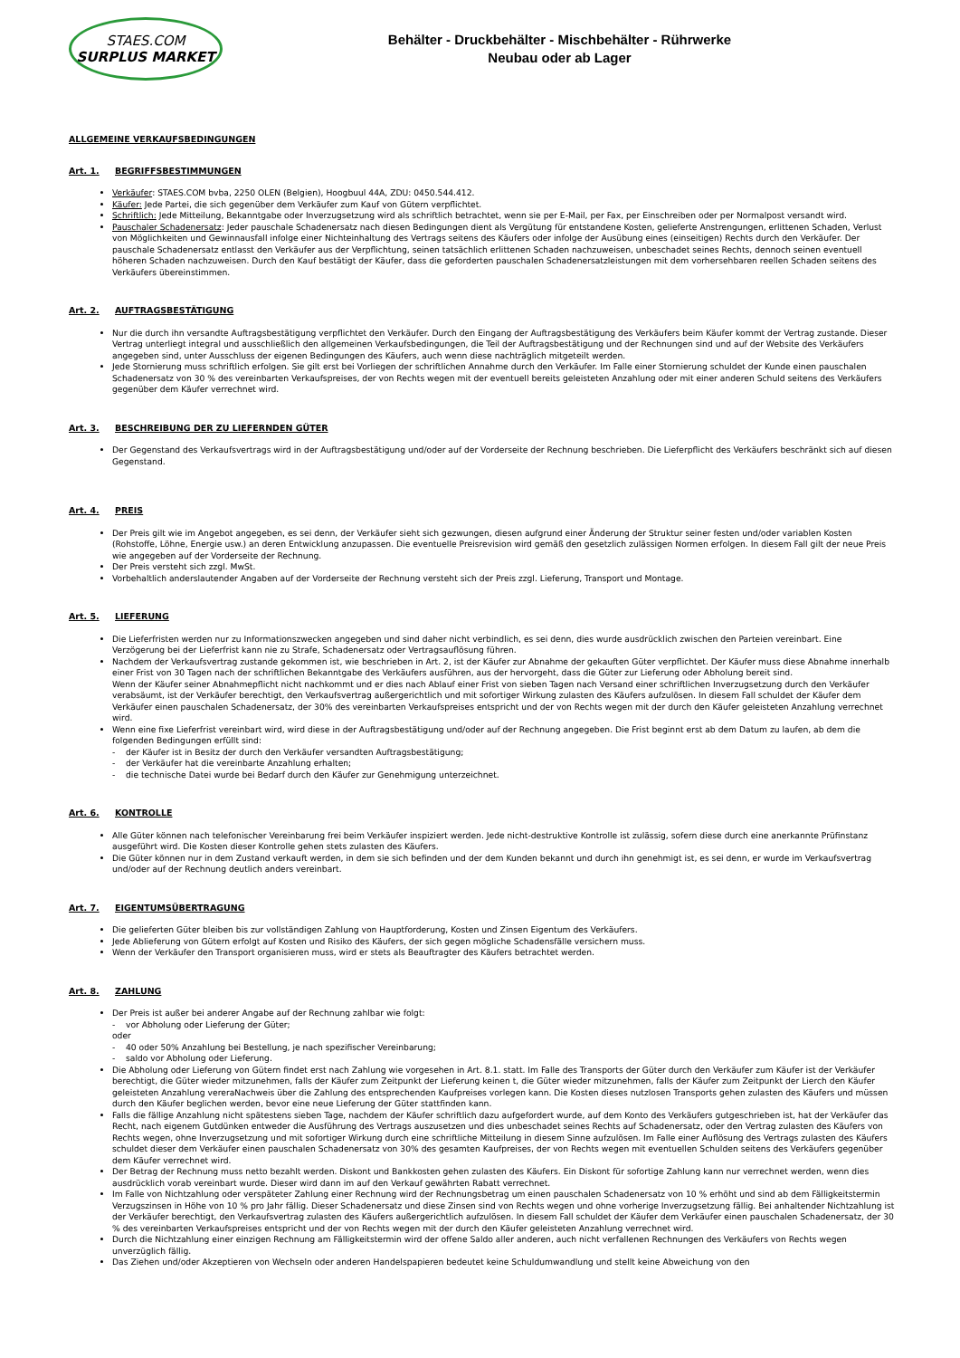STAES.COM
SURPLUS MARKET
Behälter - Druckbehälter - Mischbehälter - Rührwerke
Neubau oder ab Lager
ALLGEMEINE VERKAUFSBEDINGUNGEN
Art. 1. BEGRIFFSBESTIMMUNGEN
Verkäufer: STAES.COM bvba, 2250 OLEN (Belgien), Hoogbuul 44A, ZDU: 0450.544.412.
Käufer: Jede Partei, die sich gegenüber dem Verkäufer zum Kauf von Gütern verpflichtet.
Schriftlich: Jede Mitteilung, Bekanntgabe oder Inverzugsetzung wird als schriftlich betrachtet, wenn sie per E-Mail, per Fax, per Einschreiben oder per Normalpost versandt wird.
Pauschaler Schadenersatz: Jeder pauschale Schadenersatz nach diesen Bedingungen dient als Vergütung für entstandene Kosten, gelieferte Anstrengungen, erlittenen Schaden, Verlust von Möglichkeiten und Gewinnausfall infolge einer Nichteinhaltung des Vertrags seitens des Käufers oder infolge der Ausübung eines (einseitigen) Rechts durch den Verkäufer. Der pauschale Schadenersatz entlasst den Verkäufer aus der Verpflichtung, seinen tatsächlich erlittenen Schaden nachzuweisen, unbeschadet seines Rechts, dennoch seinen eventuell höheren Schaden nachzuweisen. Durch den Kauf bestätigt der Käufer, dass die geforderten pauschalen Schadenersatzleistungen mit dem vorhersehbaren reellen Schaden seitens des Verkäufers übereinstimmen.
Art. 2. AUFTRAGSBESTÄTIGUNG
Nur die durch ihn versandte Auftragsbestätigung verpflichtet den Verkäufer. Durch den Eingang der Auftragsbestätigung des Verkäufers beim Käufer kommt der Vertrag zustande. Dieser Vertrag unterliegt integral und ausschließlich den allgemeinen Verkaufsbedingungen, die Teil der Auftragsbestätigung und der Rechnungen sind und auf der Website des Verkäufers angegeben sind, unter Ausschluss der eigenen Bedingungen des Käufers, auch wenn diese nachträglich mitgeteilt werden.
Jede Stornierung muss schriftlich erfolgen. Sie gilt erst bei Vorliegen der schriftlichen Annahme durch den Verkäufer. Im Falle einer Stornierung schuldet der Kunde einen pauschalen Schadenersatz von 30 % des vereinbarten Verkaufspreises, der von Rechts wegen mit der eventuell bereits geleisteten Anzahlung oder mit einer anderen Schuld seitens des Verkäufers gegenüber dem Käufer verrechnet wird.
Art. 3. BESCHREIBUNG DER ZU LIEFERNDEN GÜTER
Der Gegenstand des Verkaufsvertrags wird in der Auftragsbestätigung und/oder auf der Vorderseite der Rechnung beschrieben. Die Lieferpflicht des Verkäufers beschränkt sich auf diesen Gegenstand.
Art. 4. PREIS
Der Preis gilt wie im Angebot angegeben, es sei denn, der Verkäufer sieht sich gezwungen, diesen aufgrund einer Änderung der Struktur seiner festen und/oder variablen Kosten (Rohstoffe, Löhne, Energie usw.) an deren Entwicklung anzupassen. Die eventuelle Preisrevision wird gemäß den gesetzlich zulässigen Normen erfolgen. In diesem Fall gilt der neue Preis wie angegeben auf der Vorderseite der Rechnung.
Der Preis versteht sich zzgl. MwSt.
Vorbehaltlich anderslautender Angaben auf der Vorderseite der Rechnung versteht sich der Preis zzgl. Lieferung, Transport und Montage.
Art. 5. LIEFERUNG
Die Lieferfristen werden nur zu Informationszwecken angegeben und sind daher nicht verbindlich, es sei denn, dies wurde ausdrücklich zwischen den Parteien vereinbart. Eine Verzögerung bei der Lieferfrist kann nie zu Strafe, Schadenersatz oder Vertragsauflösung führen.
Nachdem der Verkaufsvertrag zustande gekommen ist, wie beschrieben in Art. 2, ist der Käufer zur Abnahme der gekauften Güter verpflichtet. Der Käufer muss diese Abnahme innerhalb einer Frist von 30 Tagen nach der schriftlichen Bekanntgabe des Verkäufers ausführen, aus der hervorgeht, dass die Güter zur Lieferung oder Abholung bereit sind.
Wenn der Käufer seiner Abnahmepflicht nicht nachkommt und er dies nach Ablauf einer Frist von sieben Tagen nach Versand einer schriftlichen Inverzugsetzung durch den Verkäufer verabsäumt, ist der Verkäufer berechtigt, den Verkaufsvertrag außergerichtlich und mit sofortiger Wirkung zulasten des Käufers aufzulösen. In diesem Fall schuldet der Käufer dem Verkäufer einen pauschalen Schadenersatz, der 30% des vereinbarten Verkaufspreises entspricht und der von Rechts wegen mit der durch den Käufer geleisteten Anzahlung verrechnet wird.
Wenn eine fixe Lieferfrist vereinbart wird, wird diese in der Auftragsbestätigung und/oder auf der Rechnung angegeben. Die Frist beginnt erst ab dem Datum zu laufen, ab dem die folgenden Bedingungen erfüllt sind:
- der Käufer ist in Besitz der durch den Verkäufer versandten Auftragsbestätigung;
- der Verkäufer hat die vereinbarte Anzahlung erhalten;
- die technische Datei wurde bei Bedarf durch den Käufer zur Genehmigung unterzeichnet.
Art. 6. KONTROLLE
Alle Güter können nach telefonischer Vereinbarung frei beim Verkäufer inspiziert werden. Jede nicht-destruktive Kontrolle ist zulässig, sofern diese durch eine anerkannte Prüfinstanz ausgeführt wird. Die Kosten dieser Kontrolle gehen stets zulasten des Käufers.
Die Güter können nur in dem Zustand verkauft werden, in dem sie sich befinden und der dem Kunden bekannt und durch ihn genehmigt ist, es sei denn, er wurde im Verkaufsvertrag und/oder auf der Rechnung deutlich anders vereinbart.
Art. 7. EIGENTUMSÜBERTRAGUNG
Die gelieferten Güter bleiben bis zur vollständigen Zahlung von Hauptforderung, Kosten und Zinsen Eigentum des Verkäufers.
Jede Ablieferung von Gütern erfolgt auf Kosten und Risiko des Käufers, der sich gegen mögliche Schadensfälle versichern muss.
Wenn der Verkäufer den Transport organisieren muss, wird er stets als Beauftragter des Käufers betrachtet werden.
Art. 8. ZAHLUNG
Der Preis ist außer bei anderer Angabe auf der Rechnung zahlbar wie folgt:
- vor Abholung oder Lieferung der Güter;
oder
- 40 oder 50% Anzahlung bei Bestellung, je nach spezifischer Vereinbarung;
- saldo vor Abholung oder Lieferung.
Die Abholung oder Lieferung von Gütern findet erst nach Zahlung wie vorgesehen in Art. 8.1. statt. Im Falle des Transports der Güter durch den Verkäufer zum Käufer ist der Verkäufer berechtigt, die Güter wieder mitzunehmen, falls der Käufer zum Zeitpunkt der Lieferung keinen t, die Güter wieder mitzunehmen, falls der Käufer zum Zeitpunkt der Lierch den Käufer geleisteten Anzahlung verera­Nachweis über die Zahlung des entsprechenden Kaufpreises vorlegen kann. Die Kosten dieses nutzlosen Transports gehen zulasten des Käufers und müssen durch den Käufer beglichen werden, bevor eine neue Lieferung der Güter stattfinden kann.
Falls die fällige Anzahlung nicht spätestens sieben Tage, nachdem der Käufer schriftlich dazu aufgefordert wurde, auf dem Konto des Verkäufers gutgeschrieben ist, hat der Verkäufer das Recht, nach eigenem Gutdünken entweder die Ausführung des Vertrags auszusetzen und dies unbeschadet seines Rechts auf Schadenersatz, oder den Vertrag zulasten des Käufers von Rechts wegen, ohne Inverzugsetzung und mit sofortiger Wirkung durch eine schriftliche Mitteilung in diesem Sinne aufzulösen. Im Falle einer Auflösung des Vertrags zulasten des Käufers schuldet dieser dem Verkäufer einen pauschalen Schadenersatz von 30% des gesamten Kaufpreises, der von Rechts wegen mit eventuellen Schulden seitens des Verkäufers gegenüber dem Käufer verrechnet wird.
Der Betrag der Rechnung muss netto bezahlt werden. Diskont und Bankkosten gehen zulasten des Käufers. Ein Diskont für sofortige Zahlung kann nur verrechnet werden, wenn dies ausdrücklich vorab vereinbart wurde. Dieser wird dann im auf den Verkauf gewährten Rabatt verrechnet.
Im Falle von Nichtzahlung oder verspäteter Zahlung einer Rechnung wird der Rechnungsbetrag um einen pauschalen Schadenersatz von 10 % erhöht und sind ab dem Fälligkeitstermin Verzugszinsen in Höhe von 10 % pro Jahr fällig. Dieser Schadenersatz und diese Zinsen sind von Rechts wegen und ohne vorherige Inverzugsetzung fällig. Bei anhaltender Nichtzahlung ist der Verkäufer berechtigt, den Verkaufsvertrag zulasten des Käufers außergerichtlich aufzulösen. In diesem Fall schuldet der Käufer dem Verkäufer einen pauschalen Schadenersatz, der 30 % des vereinbarten Verkaufspreises entspricht und der von Rechts wegen mit der durch den Käufer geleisteten Anzahlung verrechnet wird.
Durch die Nichtzahlung einer einzigen Rechnung am Fälligkeitstermin wird der offene Saldo aller anderen, auch nicht verfallenen Rechnungen des Verkäufers von Rechts wegen unverzüglich fällig.
Das Ziehen und/oder Akzeptieren von Wechseln oder anderen Handelspapieren bedeutet keine Schuldumwandlung und stellt keine Abweichung von den